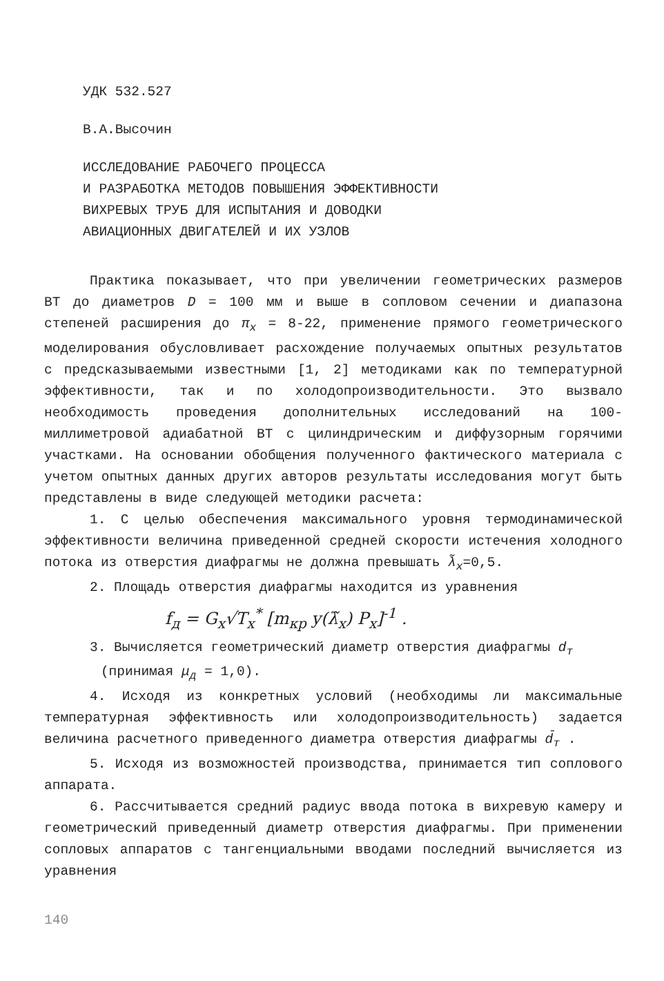УДК 532.527
В.А.Высочин
ИССЛЕДОВАНИЕ РАБОЧЕГО ПРОЦЕССА
И РАЗРАБОТКА МЕТОДОВ ПОВЫШЕНИЯ ЭФФЕКТИВНОСТИ
ВИХРЕВЫХ ТРУБ ДЛЯ ИСПЫТАНИЯ И ДОВОДКИ
АВИАЦИОННЫХ ДВИГАТЕЛЕЙ И ИХ УЗЛОВ
Практика показывает, что при увеличении геометрических размеров ВТ до диаметров D = 100 мм и выше в сопловом сечении и диапазона степеней расширения до π<sub>x</sub> = 8-22, применение прямого геометрического моделирования обусловливает расхождение получаемых опытных результатов с предсказываемыми известными [1, 2] методиками как по температурной эффективности, так и по холодопроизводительности. Это вызвало необходимость проведения дополнительных исследований на 100-миллиметровой адиабатной ВТ с цилиндрическим и диффузорным горячими участками. На основании обобщения полученного фактического материала с учетом опытных данных других авторов результаты исследования могут быть представлены в виде следующей методики расчета:
1. С целью обеспечения максимального уровня термодинамической эффективности величина приведенной средней скорости истечения холодного потока из отверстия диафрагмы не должна превышать λ̃<sub>x</sub>=0,5.
2. Площадь отверстия диафрагмы находится из уравнения
f<sub>д</sub> = G<sub>x</sub>√T<sub>x</sub><sup>*</sup> [m<sub>кр</sub> y(λ̃<sub>x</sub>) P<sub>x</sub>]<sup>-1</sup> .
3. Вычисляется геометрический диаметр отверстия диафрагмы d<sub>т</sub>
(принимая μ<sub>д</sub> = 1,0).
4. Исходя из конкретных условий (необходимы ли максимальные температурная эффективность или холодопроизводительность) задается величина расчетного приведенного диаметра отверстия диафрагмы d̄<sub>т</sub> .
5. Исходя из возможностей производства, принимается тип соплового аппарата.
6. Рассчитывается средний радиус ввода потока в вихревую камеру и геометрический приведенный диаметр отверстия диафрагмы. При применении сопловых аппаратов с тангенциальными вводами последний вычисляется из уравнения
140